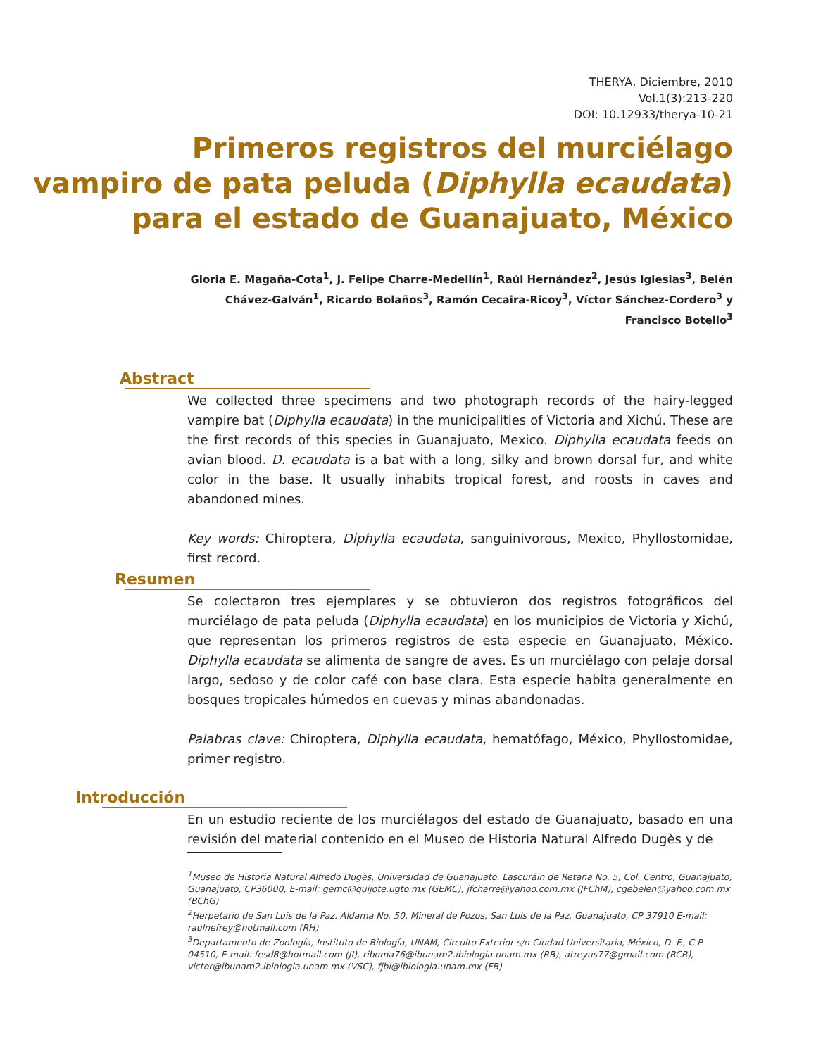THERYA, Diciembre, 2010
Vol.1(3):213-220
DOI: 10.12933/therya-10-21
Primeros registros del murciélago
vampiro de pata peluda (Diphylla ecaudata)
para el estado de Guanajuato, México
Gloria E. Magaña-Cota<sup>1</sup>, J. Felipe Charre-Medellín<sup>1</sup>, Raúl Hernández<sup>2</sup>, Jesús Iglesias<sup>3</sup>, Belén Chávez-Galván<sup>1</sup>, Ricardo Bolaños<sup>3</sup>, Ramón Cecaira-Ricoy<sup>3</sup>, Víctor Sánchez-Cordero<sup>3</sup> y Francisco Botello<sup>3</sup>
Abstract
We collected three specimens and two photograph records of the hairy-legged vampire bat (Diphylla ecaudata) in the municipalities of Victoria and Xichú. These are the first records of this species in Guanajuato, Mexico. Diphylla ecaudata feeds on avian blood. D. ecaudata is a bat with a long, silky and brown dorsal fur, and white color in the base. It usually inhabits tropical forest, and roosts in caves and abandoned mines.
Key words: Chiroptera, Diphylla ecaudata, sanguinivorous, Mexico, Phyllostomidae, first record.
Resumen
Se colectaron tres ejemplares y se obtuvieron dos registros fotográficos del murciélago de pata peluda (Diphylla ecaudata) en los municipios de Victoria y Xichú, que representan los primeros registros de esta especie en Guanajuato, México. Diphylla ecaudata se alimenta de sangre de aves. Es un murciélago con pelaje dorsal largo, sedoso y de color café con base clara. Esta especie habita generalmente en bosques tropicales húmedos en cuevas y minas abandonadas.
Palabras clave: Chiroptera, Diphylla ecaudata, hematófago, México, Phyllostomidae, primer registro.
Introducción
En un estudio reciente de los murciélagos del estado de Guanajuato, basado en una revisión del material contenido en el Museo de Historia Natural Alfredo Dugès y de
<sup>1</sup> Museo de Historia Natural Alfredo Dugès, Universidad de Guanajuato. Lascuráin de Retana No. 5, Col. Centro, Guanajuato, Guanajuato, CP36000, E-mail: gemc@quijote.ugto.mx (GEMC), jfcharre@yahoo.com.mx (JFChM), cgebelen@yahoo.com.mx (BChG)
<sup>2</sup> Herpetario de San Luis de la Paz. Aldama No. 50, Mineral de Pozos, San Luis de la Paz, Guanajuato, CP 37910 E-mail: raulnefrey@hotmail.com (RH)
<sup>3</sup> Departamento de Zoología, Instituto de Biología, UNAM, Circuito Exterior s/n Ciudad Universitaria, México, D. F., C P 04510, E-mail: fesd8@hotmail.com (JI), riboma76@ibunam2.ibiologia.unam.mx (RB), atreyus77@gmail.com (RCR), victor@ibunam2.ibiologia.unam.mx (VSC), fjbl@ibiologia.unam.mx (FB)